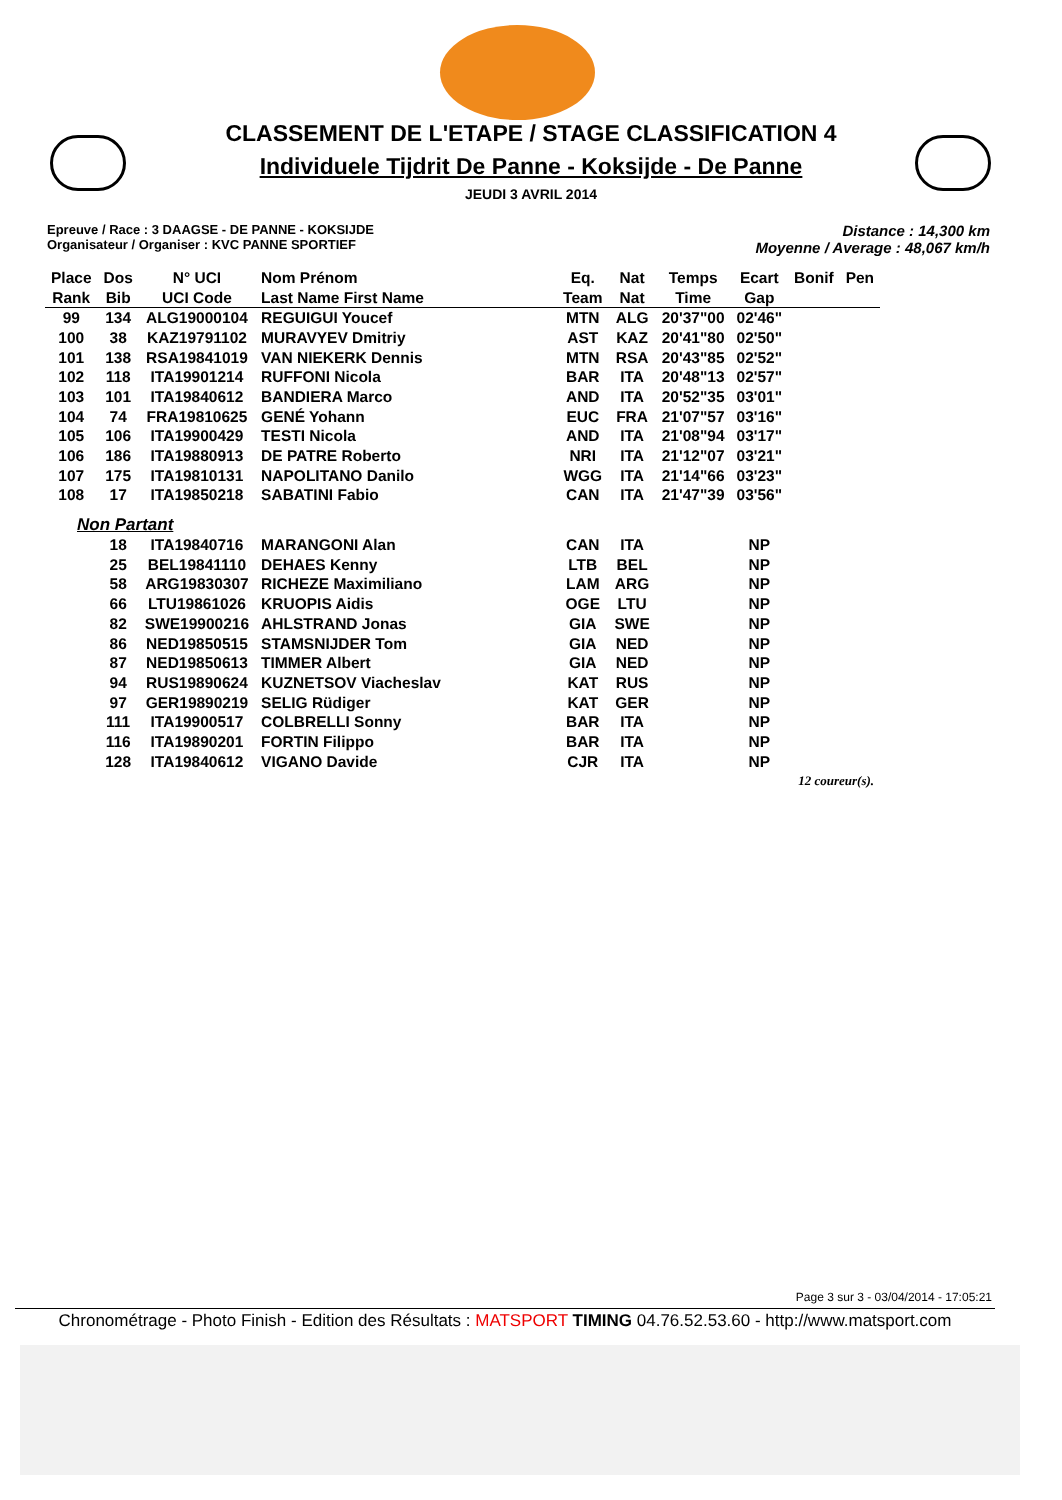CLASSEMENT DE L'ETAPE / STAGE CLASSIFICATION 4
Individuele Tijdrit De Panne - Koksijde - De Panne
JEUDI 3 AVRIL 2014
Epreuve / Race : 3 DAAGSE - DE PANNE - KOKSIJDE
Organisateur / Organiser : KVC PANNE SPORTIEF
Distance : 14,300 km
Moyenne / Average : 48,067 km/h
| Place | Dos | N° UCI | Nom Prénom | Eq. | Nat | Temps | Ecart | Bonif | Pen |
| --- | --- | --- | --- | --- | --- | --- | --- | --- | --- |
| Rank | Bib | UCI Code | Last Name First Name | Team | Nat | Time | Gap | | |
| 99 | 134 | ALG19000104 | REGUIGUI Youcef | MTN | ALG | 20'37"00 | 02'46" | | |
| 100 | 38 | KAZ19791102 | MURAVYEV Dmitriy | AST | KAZ | 20'41"80 | 02'50" | | |
| 101 | 138 | RSA19841019 | VAN NIEKERK Dennis | MTN | RSA | 20'43"85 | 02'52" | | |
| 102 | 118 | ITA19901214 | RUFFONI Nicola | BAR | ITA | 20'48"13 | 02'57" | | |
| 103 | 101 | ITA19840612 | BANDIERA Marco | AND | ITA | 20'52"35 | 03'01" | | |
| 104 | 74 | FRA19810625 | GENÉ Yohann | EUC | FRA | 21'07"57 | 03'16" | | |
| 105 | 106 | ITA19900429 | TESTI Nicola | AND | ITA | 21'08"94 | 03'17" | | |
| 106 | 186 | ITA19880913 | DE PATRE Roberto | NRI | ITA | 21'12"07 | 03'21" | | |
| 107 | 175 | ITA19810131 | NAPOLITANO Danilo | WGG | ITA | 21'14"66 | 03'23" | | |
| 108 | 17 | ITA19850218 | SABATINI Fabio | CAN | ITA | 21'47"39 | 03'56" | | |
| Non Partant | | | | | | | | | |
| | 18 | ITA19840716 | MARANGONI Alan | CAN | ITA | | NP | | |
| | 25 | BEL19841110 | DEHAES Kenny | LTB | BEL | | NP | | |
| | 58 | ARG19830307 | RICHEZE Maximiliano | LAM | ARG | | NP | | |
| | 66 | LTU19861026 | KRUOPIS Aidis | OGE | LTU | | NP | | |
| | 82 | SWE19900216 | AHLSTRAND Jonas | GIA | SWE | | NP | | |
| | 86 | NED19850515 | STAMSNIJDER Tom | GIA | NED | | NP | | |
| | 87 | NED19850613 | TIMMER Albert | GIA | NED | | NP | | |
| | 94 | RUS19890624 | KUZNETSOV Viacheslav | KAT | RUS | | NP | | |
| | 97 | GER19890219 | SELIG Rüdiger | KAT | GER | | NP | | |
| | 111 | ITA19900517 | COLBRELLI Sonny | BAR | ITA | | NP | | |
| | 116 | ITA19890201 | FORTIN Filippo | BAR | ITA | | NP | | |
| | 128 | ITA19840612 | VIGANO Davide | CJR | ITA | | NP | | |
| 12 coureur(s). | | | | | | | | | |
Page 3 sur 3 - 03/04/2014 - 17:05:21
Chronométrage - Photo Finish - Edition des Résultats : MATSPORT TIMING 04.76.52.53.60 - http://www.matsport.com